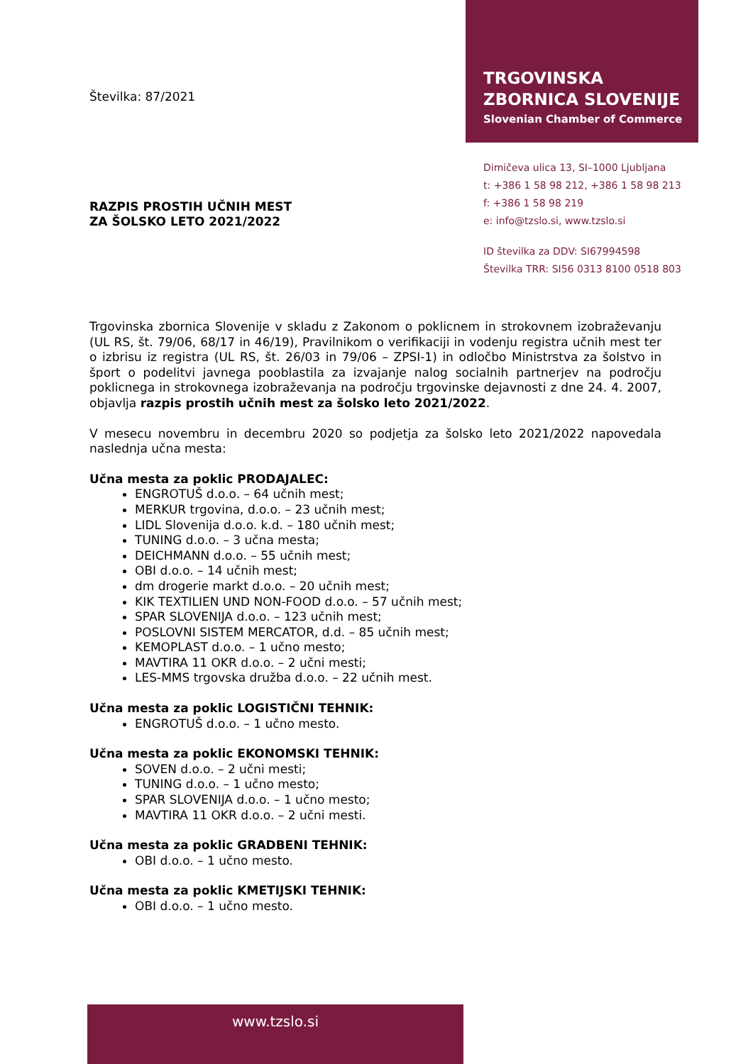Številka: 87/2021
RAZPIS PROSTIH UČNIH MEST
ZA ŠOLSKO LETO 2021/2022
TRGOVINSKA
ZBORNICA SLOVENIJE
Slovenian Chamber of Commerce
Dimičeva ulica 13, SI–1000 Ljubljana
t: +386 1 58 98 212, +386 1 58 98 213
f: +386 1 58 98 219
e: info@tzslo.si, www.tzslo.si
ID številka za DDV: SI67994598
Številka TRR: SI56 0313 8100 0518 803
Trgovinska zbornica Slovenije v skladu z Zakonom o poklicnem in strokovnem izobraževanju (UL RS, št. 79/06, 68/17 in 46/19), Pravilnikom o verifikaciji in vodenju registra učnih mest ter o izbrisu iz registra (UL RS, št. 26/03 in 79/06 – ZPSI-1) in odločbo Ministrstva za šolstvo in šport o podelitvi javnega pooblastila za izvajanje nalog socialnih partnerjev na področju poklicnega in strokovnega izobraževanja na področju trgovinske dejavnosti z dne 24. 4. 2007, objavlja razpis prostih učnih mest za šolsko leto 2021/2022.
V mesecu novembru in decembru 2020 so podjetja za šolsko leto 2021/2022 napovedala naslednja učna mesta:
Učna mesta za poklic PRODAJALEC:
ENGROTUŠ d.o.o. – 64 učnih mest;
MERKUR trgovina, d.o.o. – 23 učnih mest;
LIDL Slovenija d.o.o. k.d. – 180 učnih mest;
TUNING d.o.o. – 3 učna mesta;
DEICHMANN d.o.o. – 55 učnih mest;
OBI d.o.o. – 14 učnih mest;
dm drogerie markt d.o.o. – 20 učnih mest;
KIK TEXTILIEN UND NON-FOOD d.o.o. – 57 učnih mest;
SPAR SLOVENIJA d.o.o. – 123 učnih mest;
POSLOVNI SISTEM MERCATOR, d.d. – 85 učnih mest;
KEMOPLAST d.o.o. – 1 učno mesto;
MAVTIRA 11 OKR d.o.o. – 2 učni mesti;
LES-MMS trgovska družba d.o.o. – 22 učnih mest.
Učna mesta za poklic LOGISTIČNI TEHNIK:
ENGROTUŠ d.o.o. – 1 učno mesto.
Učna mesta za poklic EKONOMSKI TEHNIK:
SOVEN d.o.o. – 2 učni mesti;
TUNING d.o.o. – 1 učno mesto;
SPAR SLOVENIJA d.o.o. – 1 učno mesto;
MAVTIRA 11 OKR d.o.o. – 2 učni mesti.
Učna mesta za poklic GRADBENI TEHNIK:
OBI d.o.o. – 1 učno mesto.
Učna mesta za poklic KMETIJSKI TEHNIK:
OBI d.o.o. – 1 učno mesto.
www.tzslo.si